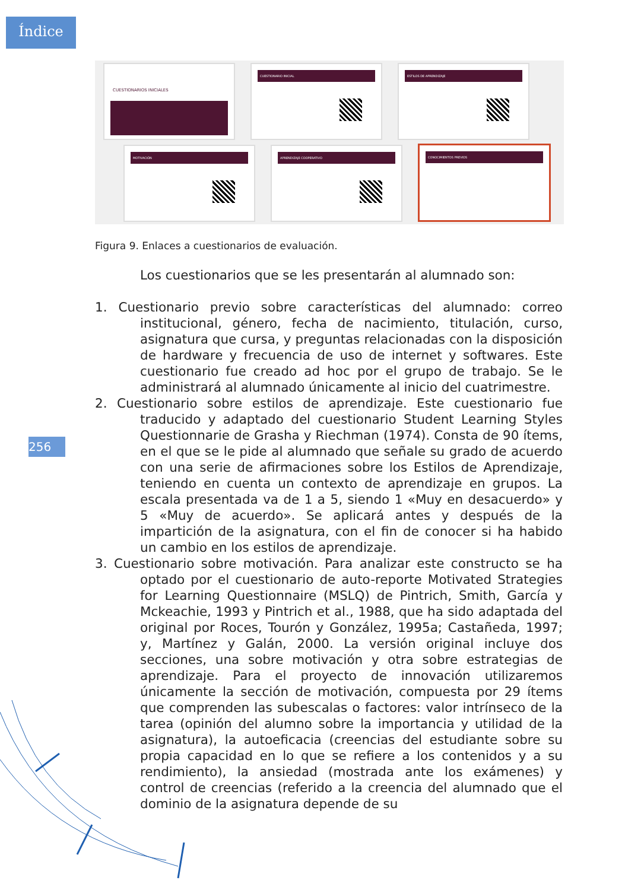Índice
CUESTIONARIOS INICIALES
CUESTIONARIO INICIAL ESTILOS DE APRENDIZAJE
MOTIVACIÓN
APRENDIZAJE COOPERATIVO
CONOCIMIENTOS PREVIOS
Figura 9. Enlaces a cuestionarios de evaluación.
Los cuestionarios que se les presentarán al alumnado son:
1. Cuestionario previo sobre características del alumnado: correo institucional, género, fecha de nacimiento, titulación, curso, asignatura que cursa, y preguntas relacionadas con la disposición de hardware y frecuencia de uso de internet y softwares. Este cuestionario fue creado ad hoc por el grupo de trabajo. Se le administrará al alumnado únicamente al inicio del cuatrimestre.
2. Cuestionario sobre estilos de aprendizaje. Este cuestionario fue traducido y adaptado del cuestionario Student Learning Styles Questionnarie de Grasha y Riechman (1974). Consta de 90 ítems, en el que se le pide al alumnado que señale su grado de acuerdo con una serie de afirmaciones sobre los Estilos de Aprendizaje, teniendo en cuenta un contexto de aprendizaje en grupos. La escala presentada va de 1 a 5, siendo 1 «Muy en desacuerdo» y 5 «Muy de acuerdo». Se aplicará antes y después de la impartición de la asignatura, con el fin de conocer si ha habido un cambio en los estilos de aprendizaje.
3. Cuestionario sobre motivación. Para analizar este constructo se ha optado por el cuestionario de auto-reporte Motivated Strategies for Learning Questionnaire (MSLQ) de Pintrich, Smith, García y Mckeachie, 1993 y Pintrich et al., 1988, que ha sido adaptada del original por Roces, Tourón y González, 1995a; Castañeda, 1997; y, Martínez y Galán, 2000. La versión original incluye dos secciones, una sobre motivación y otra sobre estrategias de aprendizaje. Para el proyecto de innovación utilizaremos únicamente la sección de motivación, compuesta por 29 ítems que comprenden las subescalas o factores: valor intrínseco de la tarea (opinión del alumno sobre la importancia y utilidad de la asignatura), la autoeficacia (creencias del estudiante sobre su propia capacidad en lo que se refiere a los contenidos y a su rendimiento), la ansiedad (mostrada ante los exámenes) y control de creencias (referido a la creencia del alumnado que el dominio de la asignatura depende de su
256